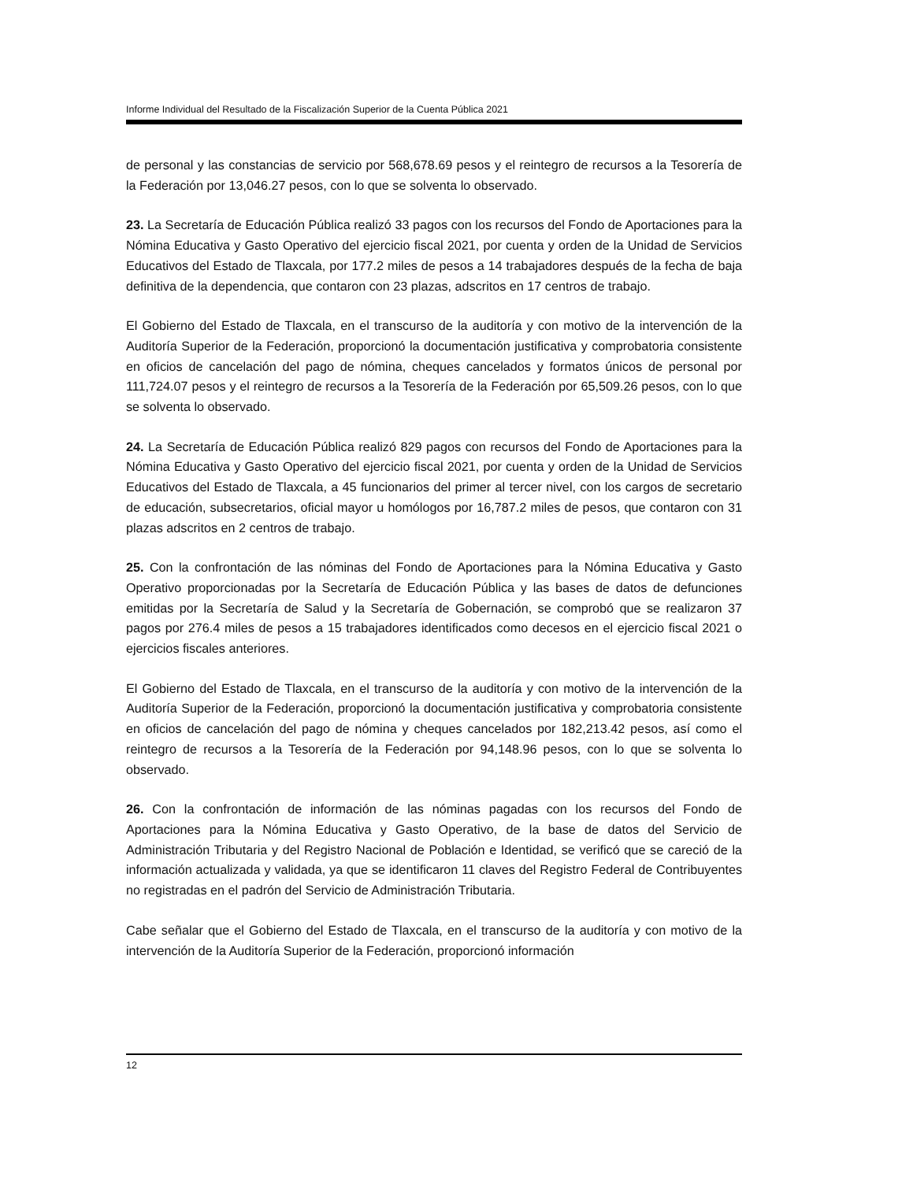Informe Individual del Resultado de la Fiscalización Superior de la Cuenta Pública 2021
de personal y las constancias de servicio por 568,678.69 pesos y el reintegro de recursos a la Tesorería de la Federación por 13,046.27 pesos, con lo que se solventa lo observado.
23. La Secretaría de Educación Pública realizó 33 pagos con los recursos del Fondo de Aportaciones para la Nómina Educativa y Gasto Operativo del ejercicio fiscal 2021, por cuenta y orden de la Unidad de Servicios Educativos del Estado de Tlaxcala, por 177.2 miles de pesos a 14 trabajadores después de la fecha de baja definitiva de la dependencia, que contaron con 23 plazas, adscritos en 17 centros de trabajo.
El Gobierno del Estado de Tlaxcala, en el transcurso de la auditoría y con motivo de la intervención de la Auditoría Superior de la Federación, proporcionó la documentación justificativa y comprobatoria consistente en oficios de cancelación del pago de nómina, cheques cancelados y formatos únicos de personal por 111,724.07 pesos y el reintegro de recursos a la Tesorería de la Federación por 65,509.26 pesos, con lo que se solventa lo observado.
24. La Secretaría de Educación Pública realizó 829 pagos con recursos del Fondo de Aportaciones para la Nómina Educativa y Gasto Operativo del ejercicio fiscal 2021, por cuenta y orden de la Unidad de Servicios Educativos del Estado de Tlaxcala, a 45 funcionarios del primer al tercer nivel, con los cargos de secretario de educación, subsecretarios, oficial mayor u homólogos por 16,787.2 miles de pesos, que contaron con 31 plazas adscritos en 2 centros de trabajo.
25. Con la confrontación de las nóminas del Fondo de Aportaciones para la Nómina Educativa y Gasto Operativo proporcionadas por la Secretaría de Educación Pública y las bases de datos de defunciones emitidas por la Secretaría de Salud y la Secretaría de Gobernación, se comprobó que se realizaron 37 pagos por 276.4 miles de pesos a 15 trabajadores identificados como decesos en el ejercicio fiscal 2021 o ejercicios fiscales anteriores.
El Gobierno del Estado de Tlaxcala, en el transcurso de la auditoría y con motivo de la intervención de la Auditoría Superior de la Federación, proporcionó la documentación justificativa y comprobatoria consistente en oficios de cancelación del pago de nómina y cheques cancelados por 182,213.42 pesos, así como el reintegro de recursos a la Tesorería de la Federación por 94,148.96 pesos, con lo que se solventa lo observado.
26. Con la confrontación de información de las nóminas pagadas con los recursos del Fondo de Aportaciones para la Nómina Educativa y Gasto Operativo, de la base de datos del Servicio de Administración Tributaria y del Registro Nacional de Población e Identidad, se verificó que se careció de la información actualizada y validada, ya que se identificaron 11 claves del Registro Federal de Contribuyentes no registradas en el padrón del Servicio de Administración Tributaria.
Cabe señalar que el Gobierno del Estado de Tlaxcala, en el transcurso de la auditoría y con motivo de la intervención de la Auditoría Superior de la Federación, proporcionó información
12